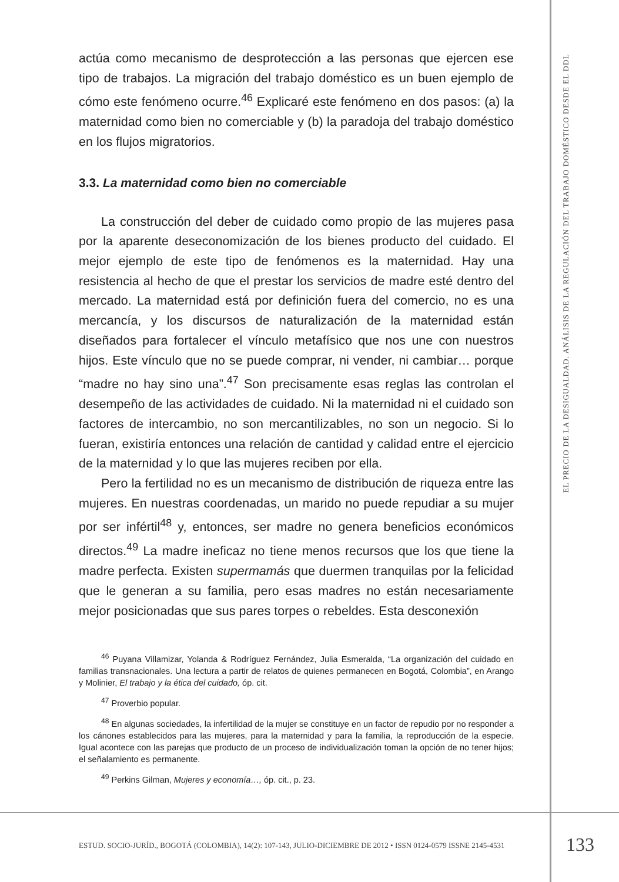actúa como mecanismo de desprotección a las personas que ejercen ese tipo de trabajos. La migración del trabajo doméstico es un buen ejemplo de cómo este fenómeno ocurre.<sup>46</sup> Explicaré este fenómeno en dos pasos: (a) la maternidad como bien no comerciable y (b) la paradoja del trabajo doméstico en los flujos migratorios.
3.3. La maternidad como bien no comerciable
La construcción del deber de cuidado como propio de las mujeres pasa por la aparente deseconomización de los bienes producto del cuidado. El mejor ejemplo de este tipo de fenómenos es la maternidad. Hay una resistencia al hecho de que el prestar los servicios de madre esté dentro del mercado. La maternidad está por definición fuera del comercio, no es una mercancía, y los discursos de naturalización de la maternidad están diseñados para fortalecer el vínculo metafísico que nos une con nuestros hijos. Este vínculo que no se puede comprar, ni vender, ni cambiar… porque “madre no hay sino una”.<sup>47</sup> Son precisamente esas reglas las controlan el desempeño de las actividades de cuidado. Ni la maternidad ni el cuidado son factores de intercambio, no son mercantilizables, no son un negocio. Si lo fueran, existiría entonces una relación de cantidad y calidad entre el ejercicio de la maternidad y lo que las mujeres reciben por ella.
Pero la fertilidad no es un mecanismo de distribución de riqueza entre las mujeres. En nuestras coordenadas, un marido no puede repudiar a su mujer por ser infértil<sup>48</sup> y, entonces, ser madre no genera beneficios económicos directos.<sup>49</sup> La madre ineficaz no tiene menos recursos que los que tiene la madre perfecta. Existen supermamás que duermen tranquilas por la felicidad que le generan a su familia, pero esas madres no están necesariamente mejor posicionadas que sus pares torpes o rebeldes. Esta desconexión
<sup>46</sup> Puyana Villamizar, Yolanda & Rodríguez Fernández, Julia Esmeralda, “La organización del cuidado en familias transnacionales. Una lectura a partir de relatos de quienes permanecen en Bogotá, Colombia”, en Arango y Molinier, El trabajo y la ética del cuidado, óp. cit.
<sup>47</sup> Proverbio popular.
<sup>48</sup> En algunas sociedades, la infertilidad de la mujer se constituye en un factor de repudio por no responder a los cánones establecidos para las mujeres, para la maternidad y para la familia, la reproducción de la especie. Igual acontece con las parejas que producto de un proceso de individualización toman la opción de no tener hijos; el señalamiento es permanente.
<sup>49</sup> Perkins Gilman, Mujeres y economía…, óp. cit., p. 23.
EL PRECIO DE LA DESIGUALDAD. ANÁLISIS DE LA REGULACIÓN DEL TRABAJO DOMÉSTICO DESDE EL DDL
ESTUD. SOCIO-JURÍD., BOGOTÁ (COLOMBIA), 14(2): 107-143, JULIO-DICIEMBRE DE 2012 • ISSN 0124-0579 ISSNE 2145-4531 133